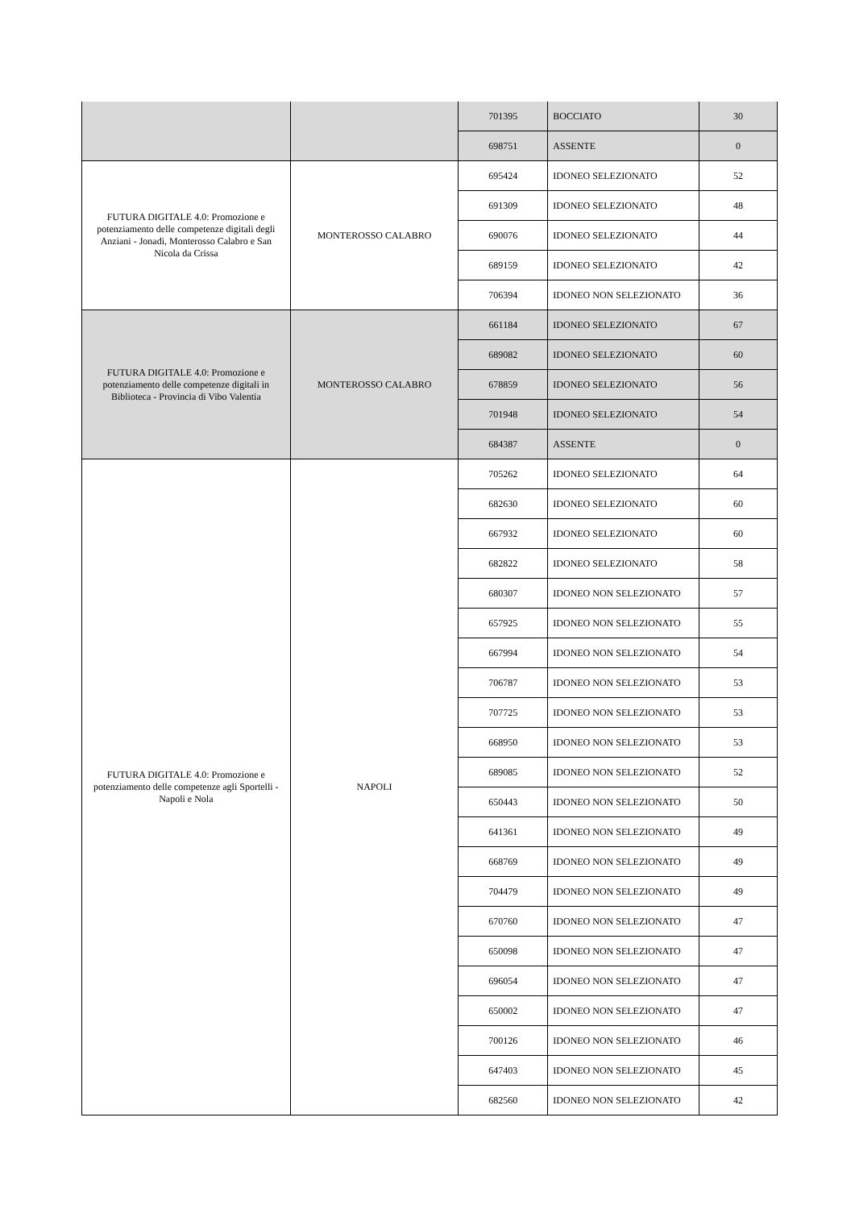| | | 701395 | BOCCIATO | 30 |
| | | 698751 | ASSENTE | 0 |
| FUTURA DIGITALE 4.0: Promozione e potenziamento delle competenze digitali degli Anziani - Jonadi, Monterosso Calabro e San Nicola da Crissa | MONTEROSSO CALABRO | 695424 | IDONEO SELEZIONATO | 52 |
| | | 691309 | IDONEO SELEZIONATO | 48 |
| | | 690076 | IDONEO SELEZIONATO | 44 |
| | | 689159 | IDONEO SELEZIONATO | 42 |
| | | 706394 | IDONEO NON SELEZIONATO | 36 |
| FUTURA DIGITALE 4.0: Promozione e potenziamento delle competenze digitali in Biblioteca - Provincia di Vibo Valentia | MONTEROSSO CALABRO | 661184 | IDONEO SELEZIONATO | 67 |
| | | 689082 | IDONEO SELEZIONATO | 60 |
| | | 678859 | IDONEO SELEZIONATO | 56 |
| | | 701948 | IDONEO SELEZIONATO | 54 |
| | | 684387 | ASSENTE | 0 |
| FUTURA DIGITALE 4.0: Promozione e potenziamento delle competenze agli Sportelli - Napoli e Nola | NAPOLI | 705262 | IDONEO SELEZIONATO | 64 |
| | | 682630 | IDONEO SELEZIONATO | 60 |
| | | 667932 | IDONEO SELEZIONATO | 60 |
| | | 682822 | IDONEO SELEZIONATO | 58 |
| | | 680307 | IDONEO NON SELEZIONATO | 57 |
| | | 657925 | IDONEO NON SELEZIONATO | 55 |
| | | 667994 | IDONEO NON SELEZIONATO | 54 |
| | | 706787 | IDONEO NON SELEZIONATO | 53 |
| | | 707725 | IDONEO NON SELEZIONATO | 53 |
| | | 668950 | IDONEO NON SELEZIONATO | 53 |
| | | 689085 | IDONEO NON SELEZIONATO | 52 |
| | | 650443 | IDONEO NON SELEZIONATO | 50 |
| | | 641361 | IDONEO NON SELEZIONATO | 49 |
| | | 668769 | IDONEO NON SELEZIONATO | 49 |
| | | 704479 | IDONEO NON SELEZIONATO | 49 |
| | | 670760 | IDONEO NON SELEZIONATO | 47 |
| | | 650098 | IDONEO NON SELEZIONATO | 47 |
| | | 696054 | IDONEO NON SELEZIONATO | 47 |
| | | 650002 | IDONEO NON SELEZIONATO | 47 |
| | | 700126 | IDONEO NON SELEZIONATO | 46 |
| | | 647403 | IDONEO NON SELEZIONATO | 45 |
| | | 682560 | IDONEO NON SELEZIONATO | 42 |